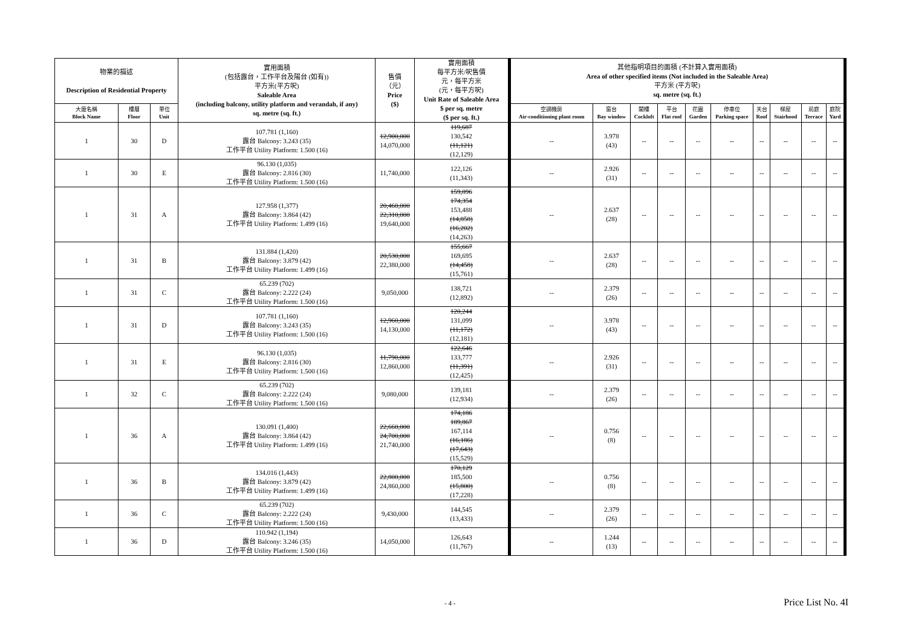| 物業的描述 Description of Residential Property | | | 實用面積 (包括露台，工作平台及陽台 (如有)) 平方米(平方呎) Saleable Area (including balcony, utility platform and verandah, if any) sq. metre (sq. ft.) | 售價 （元） Price ($) | 實用面積 每平方米/呎售價 元，每平方米 (元，每平方呎) Unit Rate of Saleable Area $ per sq. metre ($ per sq. ft.) | 其他指明項目的面積 (不計算入實用面積) Area of other specified items (Not included in the Saleable Area) 平方米 (平方呎) sq. metre (sq. ft.) | | | | | | | | | |
| --- | --- | --- | --- | --- | --- | --- | --- | --- | --- | --- | --- | --- | --- | --- | --- |
| 大廈名稱 Block Name | 樓層 Floor | 單位 Unit | | | | 空調機房 Air-conditioning plant room | 窗台 Bay window | 閣樓 Cockloft | 平台 Flat roof | 花園 Garden | 停車位 Parking space | 天台 Roof | 梯屋 Stairhood | 前庭 Terrace | 庭院 Yard |
| 1 | 30 | D | 107.781 (1,160) 露台 Balcony: 3.243 (35) 工作平台 Utility Platform: 1.500 (16) | 12,900,000 14,070,000 | 119,687 130,542 (11,121) (12,129) | -- | 3.978 (43) | -- | -- | -- | -- | -- | -- | -- | -- |
| 1 | 30 | E | 96.130 (1,035) 露台 Balcony: 2.816 (30) 工作平台 Utility Platform: 1.500 (16) | 11,740,000 | 122,126 (11,343) | -- | 2.926 (31) | -- | -- | -- | -- | -- | -- | -- | -- |
| 1 | 31 | A | 127.958 (1,377) 露台 Balcony: 3.864 (42) 工作平台 Utility Platform: 1.499 (16) | 20,460,000 22,310,000 19,640,000 | 159,896 174,354 153,488 (14,858) (16,202) (14,263) | -- | 2.637 (28) | -- | -- | -- | -- | -- | -- | -- | -- |
| 1 | 31 | B | 131.884 (1,420) 露台 Balcony: 3.879 (42) 工作平台 Utility Platform: 1.499 (16) | 20,530,000 22,380,000 | 155,667 169,695 (14,458) (15,761) | -- | 2.637 (28) | -- | -- | -- | -- | -- | -- | -- | -- |
| 1 | 31 | C | 65.239 (702) 露台 Balcony: 2.222 (24) 工作平台 Utility Platform: 1.500 (16) | 9,050,000 | 138,721 (12,892) | -- | 2.379 (26) | -- | -- | -- | -- | -- | -- | -- | -- |
| 1 | 31 | D | 107.781 (1,160) 露台 Balcony: 3.243 (35) 工作平台 Utility Platform: 1.500 (16) | 12,960,000 14,130,000 | 120,244 131,099 (11,172) (12,181) | -- | 3.978 (43) | -- | -- | -- | -- | -- | -- | -- | -- |
| 1 | 31 | E | 96.130 (1,035) 露台 Balcony: 2.816 (30) 工作平台 Utility Platform: 1.500 (16) | 11,790,000 12,860,000 | 122,646 133,777 (11,391) (12,425) | -- | 2.926 (31) | -- | -- | -- | -- | -- | -- | -- | -- |
| 1 | 32 | C | 65.239 (702) 露台 Balcony: 2.222 (24) 工作平台 Utility Platform: 1.500 (16) | 9,080,000 | 139,181 (12,934) | -- | 2.379 (26) | -- | -- | -- | -- | -- | -- | -- | -- |
| 1 | 36 | A | 130.091 (1,400) 露台 Balcony: 3.864 (42) 工作平台 Utility Platform: 1.499 (16) | 22,660,000 24,700,000 21,740,000 | 174,186 189,867 167,114 (16,186) (17,643) (15,529) | -- | 0.756 (8) | -- | -- | -- | -- | -- | -- | -- | -- |
| 1 | 36 | B | 134.016 (1,443) 露台 Balcony: 3.879 (42) 工作平台 Utility Platform: 1.499 (16) | 22,800,000 24,860,000 | 170,129 185,500 (15,800) (17,228) | -- | 0.756 (8) | -- | -- | -- | -- | -- | -- | -- | -- |
| 1 | 36 | C | 65.239 (702) 露台 Balcony: 2.222 (24) 工作平台 Utility Platform: 1.500 (16) | 9,430,000 | 144,545 (13,433) | -- | 2.379 (26) | -- | -- | -- | -- | -- | -- | -- | -- |
| 1 | 36 | D | 110.942 (1,194) 露台 Balcony: 3.246 (35) 工作平台 Utility Platform: 1.500 (16) | 14,050,000 | 126,643 (11,767) | -- | 1.244 (13) | -- | -- | -- | -- | -- | -- | -- | -- |
- 4 - Price List No. 4I